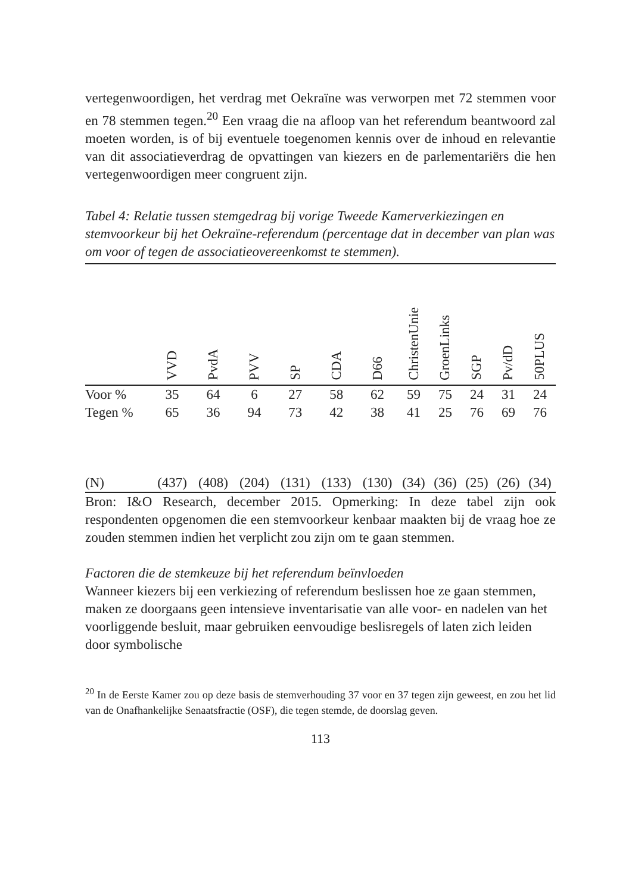vertegenwoordigen, het verdrag met Oekraïne was verworpen met 72 stemmen voor en 78 stemmen tegen.<sup>20</sup> Een vraag die na afloop van het referendum beantwoord zal moeten worden, is of bij eventuele toegenomen kennis over de inhoud en relevantie van dit associatieverdrag de opvattingen van kiezers en de parlementariërs die hen vertegenwoordigen meer congruent zijn.
Tabel 4: Relatie tussen stemgedrag bij vorige Tweede Kamerverkiezingen en stemvoorkeur bij het Oekraïne-referendum (percentage dat in december van plan was om voor of tegen de associatieovereenkomst te stemmen).
| | VVD | PvdA | PVV | SP | CDA | D66 | ChristenUnie | GroenLinks | SGP | Pv/dD | 50PLUS |
| --- | --- | --- | --- | --- | --- | --- | --- | --- | --- | --- | --- |
| Voor % | 35 | 64 | 6 | 27 | 58 | 62 | 59 | 75 | 24 | 31 | 24 |
| Tegen % | 65 | 36 | 94 | 73 | 42 | 38 | 41 | 25 | 76 | 69 | 76 |
| (N) | (437) | (408) | (204) | (131) | (133) | (130) | (34) | (36) | (25) | (26) | (34) |
Bron: I&O Research, december 2015. Opmerking: In deze tabel zijn ook respondenten opgenomen die een stemvoorkeur kenbaar maakten bij de vraag hoe ze zouden stemmen indien het verplicht zou zijn om te gaan stemmen.
Factoren die de stemkeuze bij het referendum beïnvloeden
Wanneer kiezers bij een verkiezing of referendum beslissen hoe ze gaan stemmen, maken ze doorgaans geen intensieve inventarisatie van alle voor- en nadelen van het voorliggende besluit, maar gebruiken eenvoudige beslisregels of laten zich leiden door symbolische
<sup>20</sup> In de Eerste Kamer zou op deze basis de stemverhouding 37 voor en 37 tegen zijn geweest, en zou het lid van de Onafhankelijke Senaatsfractie (OSF), die tegen stemde, de doorslag geven.
113